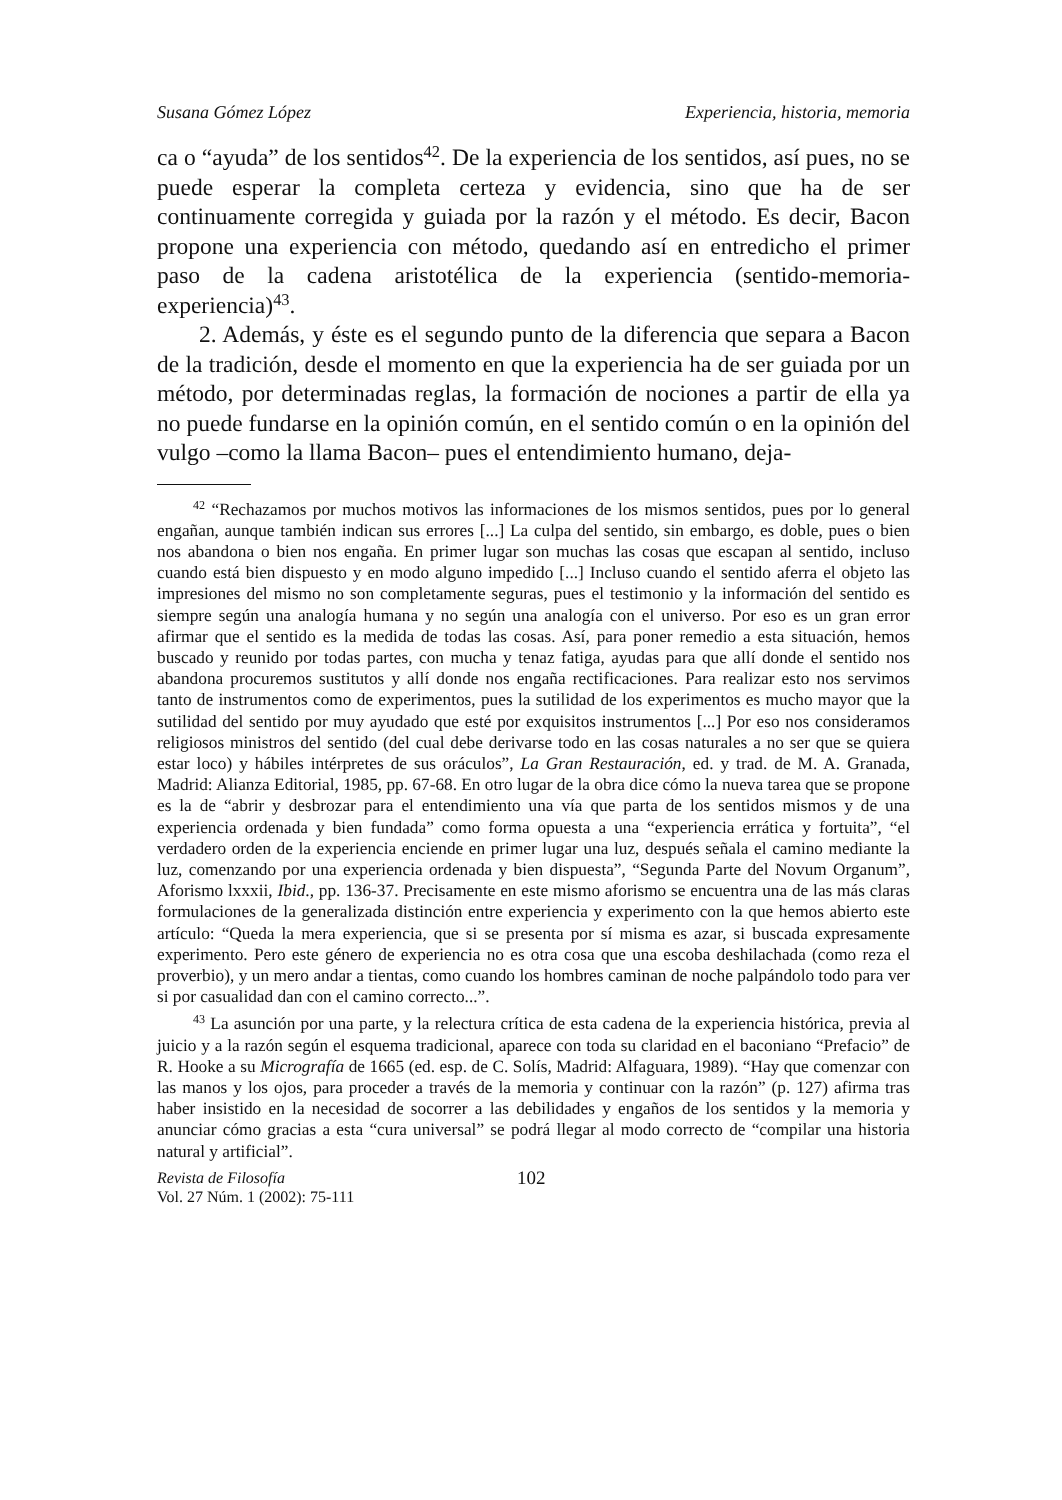Susana Gómez López Experiencia, historia, memoria
ca o “ayuda” de los sentidos<sup>42</sup>. De la experiencia de los sentidos, así pues, no se puede esperar la completa certeza y evidencia, sino que ha de ser continuamente corregida y guiada por la razón y el método. Es decir, Bacon propone una experiencia con método, quedando así en entredicho el primer paso de la cadena aristotélica de la experiencia (sentido-memoria-experiencia)<sup>43</sup>.
2. Además, y éste es el segundo punto de la diferencia que separa a Bacon de la tradición, desde el momento en que la experiencia ha de ser guiada por un método, por determinadas reglas, la formación de nociones a partir de ella ya no puede fundarse en la opinión común, en el sentido común o en la opinión del vulgo –como la llama Bacon– pues el entendimiento humano, deja-
<sup>42</sup> “Rechazamos por muchos motivos las informaciones de los mismos sentidos, pues por lo general engañan, aunque también indican sus errores [...] La culpa del sentido, sin embargo, es doble, pues o bien nos abandona o bien nos engaña. En primer lugar son muchas las cosas que escapan al sentido, incluso cuando está bien dispuesto y en modo alguno impedido [...] Incluso cuando el sentido aferra el objeto las impresiones del mismo no son completamente seguras, pues el testimonio y la información del sentido es siempre según una analogía humana y no según una analogía con el universo. Por eso es un gran error afirmar que el sentido es la medida de todas las cosas. Así, para poner remedio a esta situación, hemos buscado y reunido por todas partes, con mucha y tenaz fatiga, ayudas para que allí donde el sentido nos abandona procuremos sustitutos y allí donde nos engaña rectificaciones. Para realizar esto nos servimos tanto de instrumentos como de experimentos, pues la sutilidad de los experimentos es mucho mayor que la sutilidad del sentido por muy ayudado que esté por exquisitos instrumentos [...] Por eso nos consideramos religiosos ministros del sentido (del cual debe derivarse todo en las cosas naturales a no ser que se quiera estar loco) y hábiles intérpretes de sus oráculos”, La Gran Restauración, ed. y trad. de M. A. Granada, Madrid: Alianza Editorial, 1985, pp. 67-68. En otro lugar de la obra dice cómo la nueva tarea que se propone es la de “abrir y desbrozar para el entendimiento una vía que parta de los sentidos mismos y de una experiencia ordenada y bien fundada” como forma opuesta a una “experiencia errática y fortuita”, “el verdadero orden de la experiencia enciende en primer lugar una luz, después señala el camino mediante la luz, comenzando por una experiencia ordenada y bien dispuesta”, “Segunda Parte del Novum Organum”, Aforismo lxxxii, Ibid., pp. 136-37. Precisamente en este mismo aforismo se encuentra una de las más claras formulaciones de la generalizada distinción entre experiencia y experimento con la que hemos abierto este artículo: “Queda la mera experiencia, que si se presenta por sí misma es azar, si buscada expresamente experimento. Pero este género de experiencia no es otra cosa que una escoba deshilachada (como reza el proverbio), y un mero andar a tientas, como cuando los hombres caminan de noche palpándolo todo para ver si por casualidad dan con el camino correcto...”.
<sup>43</sup> La asunción por una parte, y la relectura crítica de esta cadena de la experiencia histórica, previa al juicio y a la razón según el esquema tradicional, aparece con toda su claridad en el baconiano “Prefacio” de R. Hooke a su Micrografía de 1665 (ed. esp. de C. Solís, Madrid: Alfaguara, 1989). “Hay que comenzar con las manos y los ojos, para proceder a través de la memoria y continuar con la razón” (p. 127) afirma tras haber insistido en la necesidad de socorrer a las debilidades y engaños de los sentidos y la memoria y anunciar cómo gracias a esta “cura universal” se podrá llegar al modo correcto de “compilar una historia natural y artificial”.
Revista de Filosofía
Vol. 27 Núm. 1 (2002): 75-111
102